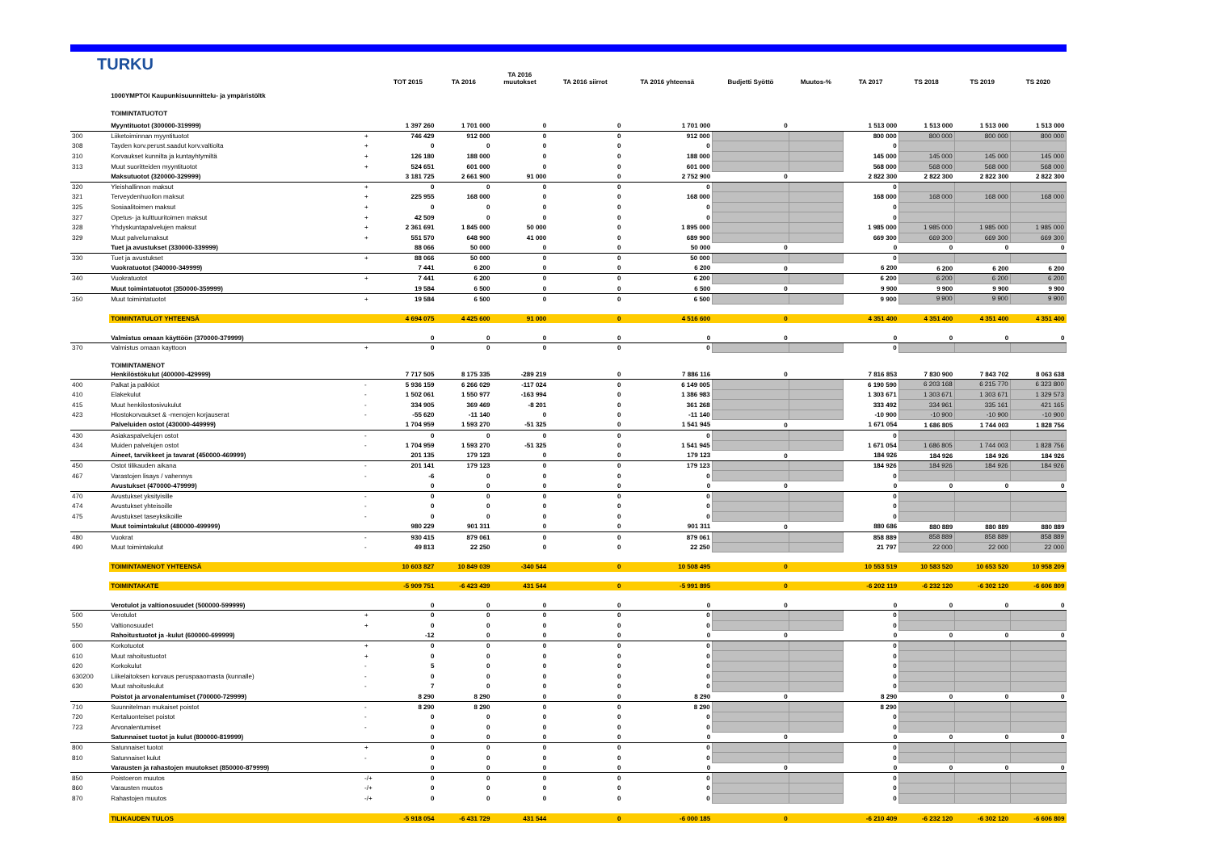TURKU
| | | | TOT 2015 | TA 2016 | TA 2016 muutokset | TA 2016 siirrot | TA 2016 yhteensä | Budjetti Syöttö | Muutos-% | TA 2017 | TS 2018 | TS 2019 | TS 2020 |
| --- | --- | --- | --- | --- | --- | --- | --- | --- | --- | --- | --- | --- | --- |
| | 1000YMPTOI Kaupunkisuunnittelu- ja ympäristöltk | | | | | | | | | | | | |
| | TOIMINTATUOTOT | | | | | | | | | | | | |
| | Myyntituotot (300000-319999) | | 1 397 260 | 1 701 000 | 0 | 0 | 1 701 000 | 0 | | 1 513 000 | 1 513 000 | 1 513 000 | 1 513 000 |
| 300 | Liiketoiminnan myyntituotot | + | 746 429 | 912 000 | 0 | 0 | 912 000 | | | 800 000 | 800 000 | 800 000 | 800 000 |
| 308 | Tayden korv.perust.saadut korv.valtiolta | + | 0 | 0 | 0 | 0 | 0 | | | 0 | | | |
| 310 | Korvaukset kunnilta ja kuntayhtymiltä | + | 126 180 | 188 000 | 0 | 0 | 188 000 | | | 145 000 | 145 000 | 145 000 | 145 000 |
| 313 | Muut suoritteiden myyntituotot | + | 524 651 | 601 000 | 0 | 0 | 601 000 | | | 568 000 | 568 000 | 568 000 | 568 000 |
| | Maksutuotot (320000-329999) | | 3 181 725 | 2 661 900 | 91 000 | 0 | 2 752 900 | 0 | | 2 822 300 | 2 822 300 | 2 822 300 | 2 822 300 |
| 320 | Yleishallinnon maksut | + | 0 | 0 | 0 | 0 | 0 | | | 0 | | | |
| 321 | Terveydenhuollon maksut | + | 225 955 | 168 000 | 0 | 0 | 168 000 | | | 168 000 | 168 000 | 168 000 | 168 000 |
| 325 | Sosiaalitoimen maksut | + | 0 | 0 | 0 | 0 | 0 | | | 0 | | | |
| 327 | Opetus- ja kulttuuritoimen maksut | + | 42 509 | 0 | 0 | 0 | 0 | | | 0 | | | |
| 328 | Yhdyskuntapalvelujen maksut | + | 2 361 691 | 1 845 000 | 50 000 | 0 | 1 895 000 | | | 1 985 000 | 1 985 000 | 1 985 000 | 1 985 000 |
| 329 | Muut palvelumaksut | + | 551 570 | 648 900 | 41 000 | 0 | 689 900 | | | 669 300 | 669 300 | 669 300 | 669 300 |
| | Tuet ja avustukset (330000-339999) | | 88 066 | 50 000 | 0 | 0 | 50 000 | 0 | | 0 | 0 | 0 | 0 |
| 330 | Tuet ja avustukset | + | 88 066 | 50 000 | 0 | 0 | 50 000 | | | 0 | | | |
| | Vuokratuotot (340000-349999) | | 7 441 | 6 200 | 0 | 0 | 6 200 | 0 | | 6 200 | 6 200 | 6 200 | 6 200 |
| 340 | Vuokratuotot | + | 7 441 | 6 200 | 0 | 0 | 6 200 | | | 6 200 | 6 200 | 6 200 | 6 200 |
| | Muut toimintatuotot (350000-359999) | | 19 584 | 6 500 | 0 | 0 | 6 500 | 0 | | 9 900 | 9 900 | 9 900 | 9 900 |
| 350 | Muut toimintatuotot | + | 19 584 | 6 500 | 0 | 0 | 6 500 | | | 9 900 | 9 900 | 9 900 | 9 900 |
| | TOIMINTATULOT YHTEENSÄ | | 4 694 075 | 4 425 600 | 91 000 | 0 | 4 516 600 | 0 | | 4 351 400 | 4 351 400 | 4 351 400 | 4 351 400 |
| | Valmistus omaan käyttöön (370000-379999) | | 0 | 0 | 0 | 0 | 0 | 0 | | 0 | 0 | 0 | 0 |
| 370 | Valmistus omaan kayttoon | + | 0 | 0 | 0 | 0 | 0 | | | 0 | | | |
| | TOIMINTAMENOT | | | | | | | | | | | | |
| | Henkilöstökulut (400000-429999) | | 7 717 505 | 8 175 335 | -289 219 | 0 | 7 886 116 | 0 | | 7 816 853 | 7 830 900 | 7 843 702 | 8 063 638 |
| 400 | Palkat ja palkkiot | - | 5 936 159 | 6 266 029 | -117 024 | 0 | 6 149 005 | | | 6 190 590 | 6 203 168 | 6 215 770 | 6 323 800 |
| 410 | Elakekulut | - | 1 502 061 | 1 550 977 | -163 994 | 0 | 1 386 983 | | | 1 303 671 | 1 303 671 | 1 303 671 | 1 329 573 |
| 415 | Muut henkilostosivukulut | - | 334 905 | 369 469 | -8 201 | 0 | 361 268 | | | 333 492 | 334 961 | 335 161 | 421 165 |
| 423 | Hlostokorvaukset & -menojen korjauserat | - | -55 620 | -11 140 | 0 | 0 | -11 140 | | | -10 900 | -10 900 | -10 900 | -10 900 |
| | Palveluiden ostot (430000-449999) | | 1 704 959 | 1 593 270 | -51 325 | 0 | 1 541 945 | 0 | | 1 671 054 | 1 686 805 | 1 744 003 | 1 828 756 |
| 430 | Asiakaspalvelujen ostot | - | 0 | 0 | 0 | 0 | 0 | | | 0 | | | |
| 434 | Muiden palvelujen ostot | - | 1 704 959 | 1 593 270 | -51 325 | 0 | 1 541 945 | | | 1 671 054 | 1 686 805 | 1 744 003 | 1 828 756 |
| | Aineet, tarvikkeet ja tavarat (450000-469999) | | 201 135 | 179 123 | 0 | 0 | 179 123 | 0 | | 184 926 | 184 926 | 184 926 | 184 926 |
| 450 | Ostot tilikauden aikana | - | 201 141 | 179 123 | 0 | 0 | 179 123 | | | 184 926 | 184 926 | 184 926 | 184 926 |
| 467 | Varastojen lisays / vahennys | - | -6 | 0 | 0 | 0 | 0 | | | 0 | | | |
| | Avustukset (470000-479999) | | 0 | 0 | 0 | 0 | 0 | 0 | | 0 | 0 | 0 | 0 |
| 470 | Avustukset yksityisille | - | 0 | 0 | 0 | 0 | 0 | | | 0 | | | |
| 474 | Avustukset yhteisoille | - | 0 | 0 | 0 | 0 | 0 | | | 0 | | | |
| 475 | Avustukset taseyksikoille | - | 0 | 0 | 0 | 0 | 0 | | | 0 | | | |
| | Muut toimintakulut (480000-499999) | | 980 229 | 901 311 | 0 | 0 | 901 311 | 0 | | 880 686 | 880 889 | 880 889 | 880 889 |
| 480 | Vuokrat | - | 930 415 | 879 061 | 0 | 0 | 879 061 | | | 858 889 | 858 889 | 858 889 | 858 889 |
| 490 | Muut toimintakulut | - | 49 813 | 22 250 | 0 | 0 | 22 250 | | | 21 797 | 22 000 | 22 000 | 22 000 |
| | TOIMINTAMENOT YHTEENSÄ | | 10 603 827 | 10 849 039 | -340 544 | 0 | 10 508 495 | 0 | | 10 553 519 | 10 583 520 | 10 653 520 | 10 958 209 |
| | TOIMINTAKATE | | -5 909 751 | -6 423 439 | 431 544 | 0 | -5 991 895 | 0 | | -6 202 119 | -6 232 120 | -6 302 120 | -6 606 809 |
| | Verotulot ja valtionosuudet (500000-599999) | | 0 | 0 | 0 | 0 | 0 | 0 | | 0 | 0 | 0 | 0 |
| 500 | Verotulot | + | 0 | 0 | 0 | 0 | 0 | | | 0 | | | |
| 550 | Valtionosuudet | + | 0 | 0 | 0 | 0 | 0 | | | 0 | | | |
| | Rahoitustuotot ja -kulut (600000-699999) | | -12 | 0 | 0 | 0 | 0 | 0 | | 0 | 0 | 0 | 0 |
| 600 | Korkotuotot | + | 0 | 0 | 0 | 0 | 0 | | | 0 | | | |
| 610 | Muut rahoitustuotot | + | 0 | 0 | 0 | 0 | 0 | | | 0 | | | |
| 620 | Korkokulut | - | 5 | 0 | 0 | 0 | 0 | | | 0 | | | |
| 630200 | Liikelaitoksen korvaus peruspaaomasta (kunnalle) | - | 0 | 0 | 0 | 0 | 0 | | | 0 | | | |
| 630 | Muut rahoituskulut | - | 7 | 0 | 0 | 0 | 0 | | | 0 | | | |
| | Poistot ja arvonalentumiset (700000-729999) | | 8 290 | 8 290 | 0 | 0 | 8 290 | 0 | | 8 290 | 0 | 0 | 0 |
| 710 | Suunnitelman mukaiset poistot | - | 8 290 | 8 290 | 0 | 0 | 8 290 | | | 8 290 | | | |
| 720 | Kertaluonteiset poistot | - | 0 | 0 | 0 | 0 | 0 | | | 0 | | | |
| 723 | Arvonalentumiset | - | 0 | 0 | 0 | 0 | 0 | | | 0 | | | |
| | Satunnaiset tuotot ja kulut (800000-819999) | | 0 | 0 | 0 | 0 | 0 | 0 | | 0 | 0 | 0 | 0 |
| 800 | Satunnaiset tuotot | + | 0 | 0 | 0 | 0 | 0 | | | 0 | | | |
| 810 | Satunnaiset kulut | - | 0 | 0 | 0 | 0 | 0 | | | 0 | | | |
| | Varausten ja rahastojen muutokset (850000-879999) | | 0 | 0 | 0 | 0 | 0 | 0 | | 0 | 0 | 0 | 0 |
| 850 | Poistoeron muutos | -/+ | 0 | 0 | 0 | 0 | 0 | | | 0 | | | |
| 860 | Varausten muutos | -/+ | 0 | 0 | 0 | 0 | 0 | | | 0 | | | |
| 870 | Rahastojen muutos | -/+ | 0 | 0 | 0 | 0 | 0 | | | 0 | | | |
| | TILIKAUDEN TULOS | | -5 918 054 | -6 431 729 | 431 544 | 0 | -6 000 185 | 0 | | -6 210 409 | -6 232 120 | -6 302 120 | -6 606 809 |